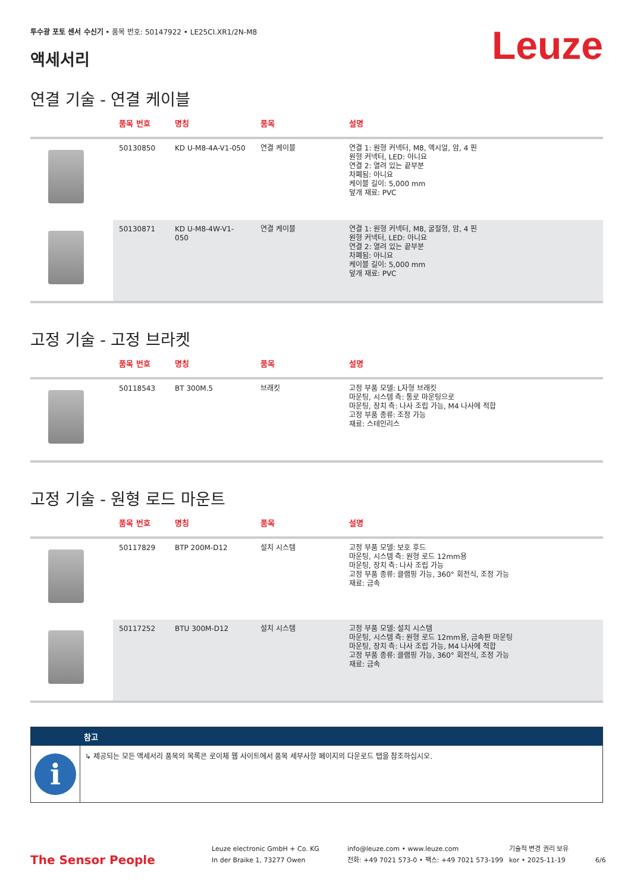투수광 포토 센서 수신기 • 품목 번호: 50147922 • LE25CI.XR1/2N-M8
액세서리
Leuze
연결 기술 - 연결 케이블
| | 품목 번호 | 명칭 | 품목 | 설명 |
| --- | --- | --- | --- | --- |
| | 50130850 | KD U-M8-4A-V1-050 | 연결 케이블 | 연결 1: 원형 커넥터, M8, 액시얼, 암, 4 핀 원형 커넥터, LED: 아니요 연결 2: 열려 있는 끝부분 차폐됨: 아니요 케이블 길이: 5,000 mm 덮개 재료: PVC |
| | 50130871 | KD U-M8-4W-V1- 050 | 연결 케이블 | 연결 1: 원형 커넥터, M8, 굴절형, 암, 4 핀 원형 커넥터, LED: 아니요 연결 2: 열려 있는 끝부분 차폐됨: 아니요 케이블 길이: 5,000 mm 덮개 재료: PVC |
고정 기술 - 고정 브라켓
| | 품목 번호 | 명칭 | 품목 | 설명 |
| --- | --- | --- | --- | --- |
| | 50118543 | BT 300M.5 | 브래킷 | 고정 부품 모델: L자형 브래킷 마운팅, 시스템 측: 통로 마운팅으로 마운팅, 장치 측: 나사 조립 가능, M4 나사에 적합 고정 부품 종류: 조정 가능 재료: 스테인리스 |
고정 기술 - 원형 로드 마운트
| | 품목 번호 | 명칭 | 품목 | 설명 |
| --- | --- | --- | --- | --- |
| | 50117829 | BTP 200M-D12 | 설치 시스템 | 고정 부품 모델: 보호 후드 마운팅, 시스템 측: 원형 로드 12mm용 마운팅, 장치 측: 나사 조립 가능 고정 부품 종류: 클램핑 가능, 360° 회전식, 조정 가능 재료: 금속 |
| | 50117252 | BTU 300M-D12 | 설치 시스템 | 고정 부품 모델: 설치 시스템 마운팅, 시스템 측: 원형 로드 12mm용, 금속판 마운팅 마운팅, 장치 측: 나사 조립 가능, M4 나사에 적합 고정 부품 종류: 클램핑 가능, 360° 회전식, 조정 가능 재료: 금속 |
참고
i
↳ 제공되는 모든 액세서리 품목의 목록은 로이체 웹 사이트에서 품목 세부사항 페이지의 다운로드 탭을 참조하십시오.
The Sensor People
Leuze electronic GmbH + Co. KG
In der Braike 1, 73277 Owen
info@leuze.com • www.leuze.com
전화: +49 7021 573-0 • 팩스: +49 7021 573-199
기술적 변경 권리 보유
kor • 2025-11-19
6/6